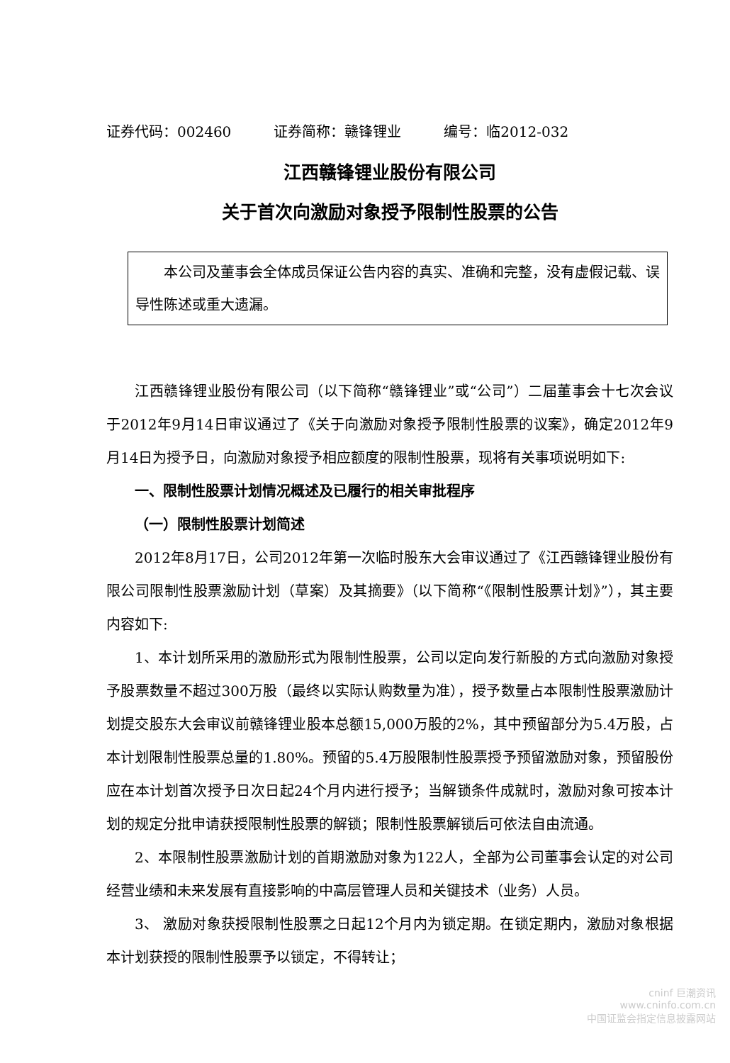证券代码：002460 证券简称：赣锋锂业 编号：临2012-032
江西赣锋锂业股份有限公司
关于首次向激励对象授予限制性股票的公告
本公司及董事会全体成员保证公告内容的真实、准确和完整，没有虚假记载、误导性陈述或重大遗漏。
江西赣锋锂业股份有限公司（以下简称“赣锋锂业”或“公司”）二届董事会十七次会议于2012年9月14日审议通过了《关于向激励对象授予限制性股票的议案》，确定2012年9月14日为授予日，向激励对象授予相应额度的限制性股票，现将有关事项说明如下:
一、限制性股票计划情况概述及已履行的相关审批程序
（一）限制性股票计划简述
2012年8月17日，公司2012年第一次临时股东大会审议通过了《江西赣锋锂业股份有限公司限制性股票激励计划（草案）及其摘要》（以下简称“《限制性股票计划》”），其主要内容如下:
1、本计划所采用的激励形式为限制性股票，公司以定向发行新股的方式向激励对象授予股票数量不超过300万股（最终以实际认购数量为准），授予数量占本限制性股票激励计划提交股东大会审议前赣锋锂业股本总额15,000万股的2%，其中预留部分为5.4万股，占本计划限制性股票总量的1.80%。预留的5.4万股限制性股票授予预留激励对象，预留股份应在本计划首次授予日次日起24个月内进行授予；当解锁条件成就时，激励对象可按本计划的规定分批申请获授限制性股票的解锁；限制性股票解锁后可依法自由流通。
2、本限制性股票激励计划的首期激励对象为122人，全部为公司董事会认定的对公司经营业绩和未来发展有直接影响的中高层管理人员和关键技术（业务）人员。
3、 激励对象获授限制性股票之日起12个月内为锁定期。在锁定期内，激励对象根据本计划获授的限制性股票予以锁定，不得转让；
cninf 巨潮资讯
www.cninfo.com.cn
中国证监会指定信息披露网站